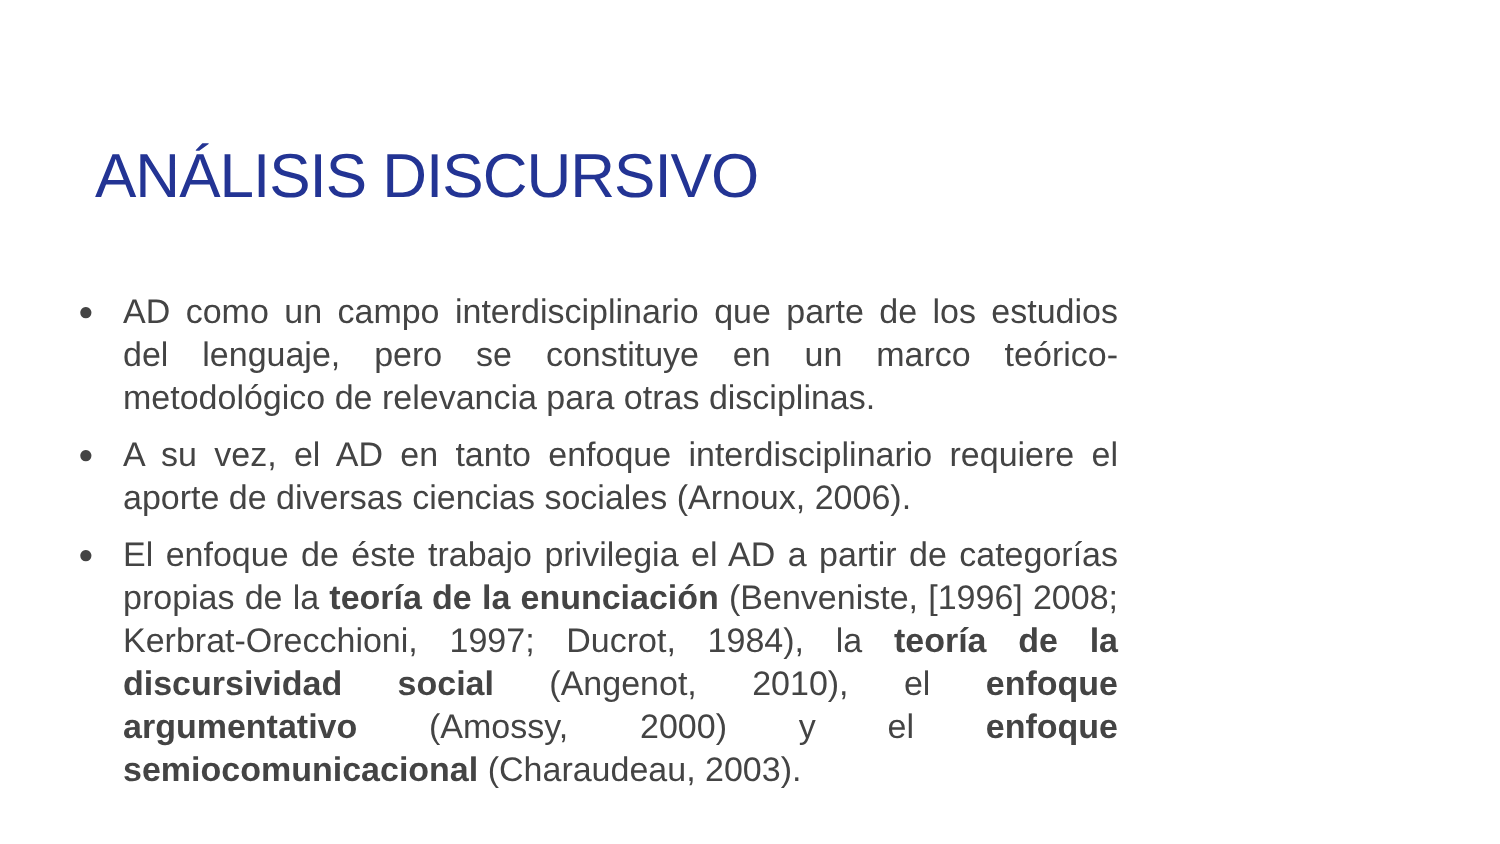ANÁLISIS DISCURSIVO
● AD como un campo interdisciplinario que parte de los estudios del lenguaje, pero se constituye en un marco teórico-metodológico de relevancia para otras disciplinas.
● A su vez, el AD en tanto enfoque interdisciplinario requiere el aporte de diversas ciencias sociales (Arnoux, 2006).
● El enfoque de éste trabajo privilegia el AD a partir de categorías propias de la teoría de la enunciación (Benveniste, [1996] 2008; Kerbrat-Orecchioni, 1997; Ducrot, 1984), la teoría de la discursividad social (Angenot, 2010), el enfoque argumentativo (Amossy, 2000) y el enfoque semiocomunicacional (Charaudeau, 2003).